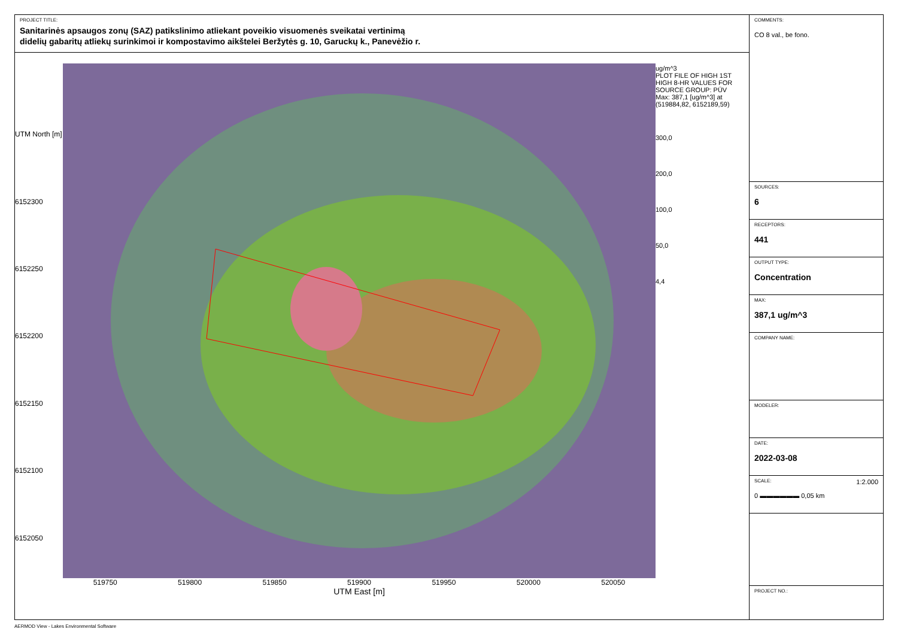PROJECT TITLE:
Sanitarinės apsaugos zonų (SAZ) patikslinimo atliekant poveikio visuomenės sveikatai vertinimą
didelių gabaritų atliekų surinkimoi ir kompostavimo aikštelei Beržytės g. 10, Garuckų k., Panevėžio r.
UTM North [m]
6152300
6152250
6152200
6152150
6152100
6152050
519750 519800 519850 519900 519950 520000 520050
UTM East [m]
ug/m^3
PLOT FILE OF HIGH 1ST HIGH 8-HR VALUES FOR SOURCE GROUP: PŪV
Max: 387,1 [ug/m^3] at (519884,82, 6152189,59)
300,0
200,0
100,0
50,0
4,4
COMMENTS:
CO 8 val., be fono.
SOURCES:
6
RECEPTORS:
441
OUTPUT TYPE:
Concentration
MAX:
387,1 ug/m^3
COMPANY NAME:
MODELER:
DATE:
2022-03-08
SCALE: 1:2.000
0 ▬▬▬▬▬▬ 0,05 km
PROJECT NO.:
AERMOD View - Lakes Environmental Software